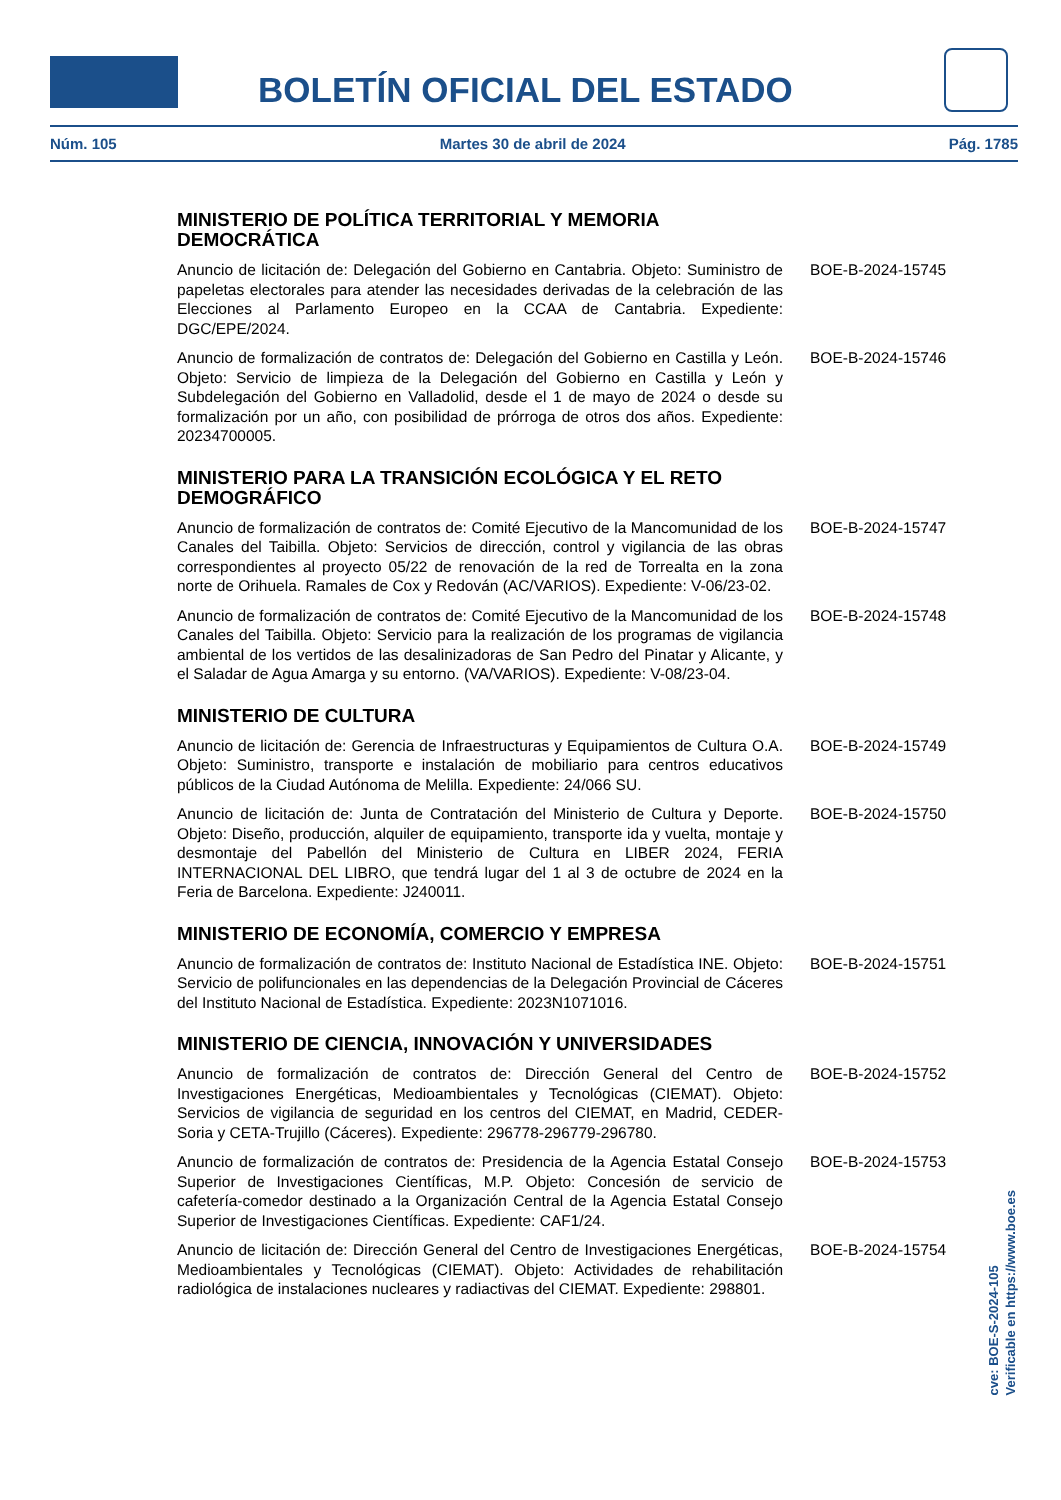BOLETÍN OFICIAL DEL ESTADO
Núm. 105 Martes 30 de abril de 2024 Pág. 1785
MINISTERIO DE POLÍTICA TERRITORIAL Y MEMORIA DEMOCRÁTICA
Anuncio de licitación de: Delegación del Gobierno en Cantabria. Objeto: Suministro de papeletas electorales para atender las necesidades derivadas de la celebración de las Elecciones al Parlamento Europeo en la CCAA de Cantabria. Expediente: DGC/EPE/2024.
BOE-B-2024-15745
Anuncio de formalización de contratos de: Delegación del Gobierno en Castilla y León. Objeto: Servicio de limpieza de la Delegación del Gobierno en Castilla y León y Subdelegación del Gobierno en Valladolid, desde el 1 de mayo de 2024 o desde su formalización por un año, con posibilidad de prórroga de otros dos años. Expediente: 20234700005.
BOE-B-2024-15746
MINISTERIO PARA LA TRANSICIÓN ECOLÓGICA Y EL RETO DEMOGRÁFICO
Anuncio de formalización de contratos de: Comité Ejecutivo de la Mancomunidad de los Canales del Taibilla. Objeto: Servicios de dirección, control y vigilancia de las obras correspondientes al proyecto 05/22 de renovación de la red de Torrealta en la zona norte de Orihuela. Ramales de Cox y Redován (AC/VARIOS). Expediente: V-06/23-02.
BOE-B-2024-15747
Anuncio de formalización de contratos de: Comité Ejecutivo de la Mancomunidad de los Canales del Taibilla. Objeto: Servicio para la realización de los programas de vigilancia ambiental de los vertidos de las desalinizadoras de San Pedro del Pinatar y Alicante, y el Saladar de Agua Amarga y su entorno. (VA/VARIOS). Expediente: V-08/23-04.
BOE-B-2024-15748
MINISTERIO DE CULTURA
Anuncio de licitación de: Gerencia de Infraestructuras y Equipamientos de Cultura O.A. Objeto: Suministro, transporte e instalación de mobiliario para centros educativos públicos de la Ciudad Autónoma de Melilla. Expediente: 24/066 SU.
BOE-B-2024-15749
Anuncio de licitación de: Junta de Contratación del Ministerio de Cultura y Deporte. Objeto: Diseño, producción, alquiler de equipamiento, transporte ida y vuelta, montaje y desmontaje del Pabellón del Ministerio de Cultura en LIBER 2024, FERIA INTERNACIONAL DEL LIBRO, que tendrá lugar del 1 al 3 de octubre de 2024 en la Feria de Barcelona. Expediente: J240011.
BOE-B-2024-15750
MINISTERIO DE ECONOMÍA, COMERCIO Y EMPRESA
Anuncio de formalización de contratos de: Instituto Nacional de Estadística INE. Objeto: Servicio de polifuncionales en las dependencias de la Delegación Provincial de Cáceres del Instituto Nacional de Estadística. Expediente: 2023N1071016.
BOE-B-2024-15751
MINISTERIO DE CIENCIA, INNOVACIÓN Y UNIVERSIDADES
Anuncio de formalización de contratos de: Dirección General del Centro de Investigaciones Energéticas, Medioambientales y Tecnológicas (CIEMAT). Objeto: Servicios de vigilancia de seguridad en los centros del CIEMAT, en Madrid, CEDER-Soria y CETA-Trujillo (Cáceres). Expediente: 296778-296779-296780.
BOE-B-2024-15752
Anuncio de formalización de contratos de: Presidencia de la Agencia Estatal Consejo Superior de Investigaciones Científicas, M.P. Objeto: Concesión de servicio de cafetería-comedor destinado a la Organización Central de la Agencia Estatal Consejo Superior de Investigaciones Científicas. Expediente: CAF1/24.
BOE-B-2024-15753
Anuncio de licitación de: Dirección General del Centro de Investigaciones Energéticas, Medioambientales y Tecnológicas (CIEMAT). Objeto: Actividades de rehabilitación radiológica de instalaciones nucleares y radiactivas del CIEMAT. Expediente: 298801.
BOE-B-2024-15754
cve: BOE-S-2024-105
Verificable en https://www.boe.es